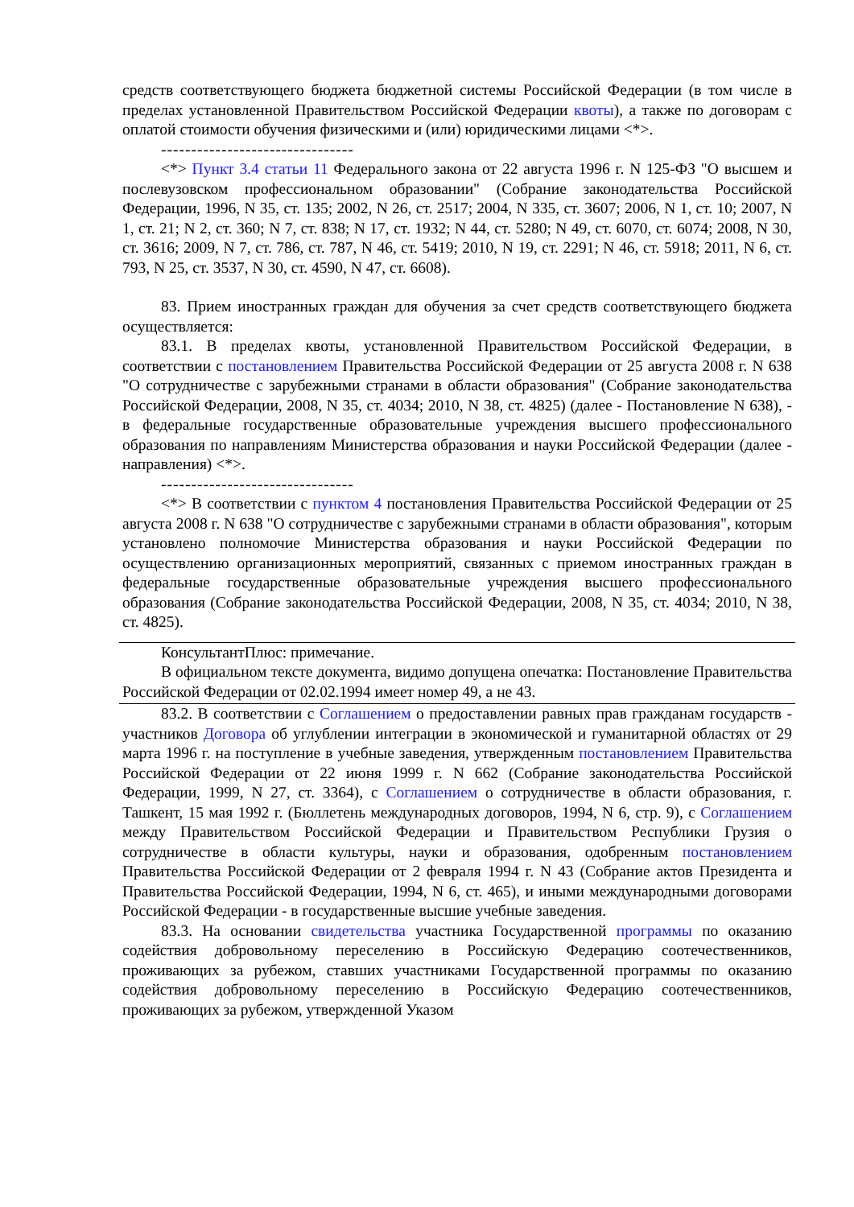средств соответствующего бюджета бюджетной системы Российской Федерации (в том числе в пределах установленной Правительством Российской Федерации квоты), а также по договорам с оплатой стоимости обучения физическими и (или) юридическими лицами <*>.
--------------------------------
<*> Пункт 3.4 статьи 11 Федерального закона от 22 августа 1996 г. N 125-ФЗ "О высшем и послевузовском профессиональном образовании" (Собрание законодательства Российской Федерации, 1996, N 35, ст. 135; 2002, N 26, ст. 2517; 2004, N 335, ст. 3607; 2006, N 1, ст. 10; 2007, N 1, ст. 21; N 2, ст. 360; N 7, ст. 838; N 17, ст. 1932; N 44, ст. 5280; N 49, ст. 6070, ст. 6074; 2008, N 30, ст. 3616; 2009, N 7, ст. 786, ст. 787, N 46, ст. 5419; 2010, N 19, ст. 2291; N 46, ст. 5918; 2011, N 6, ст. 793, N 25, ст. 3537, N 30, ст. 4590, N 47, ст. 6608).
83. Прием иностранных граждан для обучения за счет средств соответствующего бюджета осуществляется:
83.1. В пределах квоты, установленной Правительством Российской Федерации, в соответствии с постановлением Правительства Российской Федерации от 25 августа 2008 г. N 638 "О сотрудничестве с зарубежными странами в области образования" (Собрание законодательства Российской Федерации, 2008, N 35, ст. 4034; 2010, N 38, ст. 4825) (далее - Постановление N 638), - в федеральные государственные образовательные учреждения высшего профессионального образования по направлениям Министерства образования и науки Российской Федерации (далее - направления) <*>.
--------------------------------
<*> В соответствии с пунктом 4 постановления Правительства Российской Федерации от 25 августа 2008 г. N 638 "О сотрудничестве с зарубежными странами в области образования", которым установлено полномочие Министерства образования и науки Российской Федерации по осуществлению организационных мероприятий, связанных с приемом иностранных граждан в федеральные государственные образовательные учреждения высшего профессионального образования (Собрание законодательства Российской Федерации, 2008, N 35, ст. 4034; 2010, N 38, ст. 4825).
КонсультантПлюс: примечание.
В официальном тексте документа, видимо допущена опечатка: Постановление Правительства Российской Федерации от 02.02.1994 имеет номер 49, а не 43.
83.2. В соответствии с Соглашением о предоставлении равных прав гражданам государств - участников Договора об углублении интеграции в экономической и гуманитарной областях от 29 марта 1996 г. на поступление в учебные заведения, утвержденным постановлением Правительства Российской Федерации от 22 июня 1999 г. N 662 (Собрание законодательства Российской Федерации, 1999, N 27, ст. 3364), с Соглашением о сотрудничестве в области образования, г. Ташкент, 15 мая 1992 г. (Бюллетень международных договоров, 1994, N 6, стр. 9), с Соглашением между Правительством Российской Федерации и Правительством Республики Грузия о сотрудничестве в области культуры, науки и образования, одобренным постановлением Правительства Российской Федерации от 2 февраля 1994 г. N 43 (Собрание актов Президента и Правительства Российской Федерации, 1994, N 6, ст. 465), и иными международными договорами Российской Федерации - в государственные высшие учебные заведения.
83.3. На основании свидетельства участника Государственной программы по оказанию содействия добровольному переселению в Российскую Федерацию соотечественников, проживающих за рубежом, ставших участниками Государственной программы по оказанию содействия добровольному переселению в Российскую Федерацию соотечественников, проживающих за рубежом, утвержденной Указом